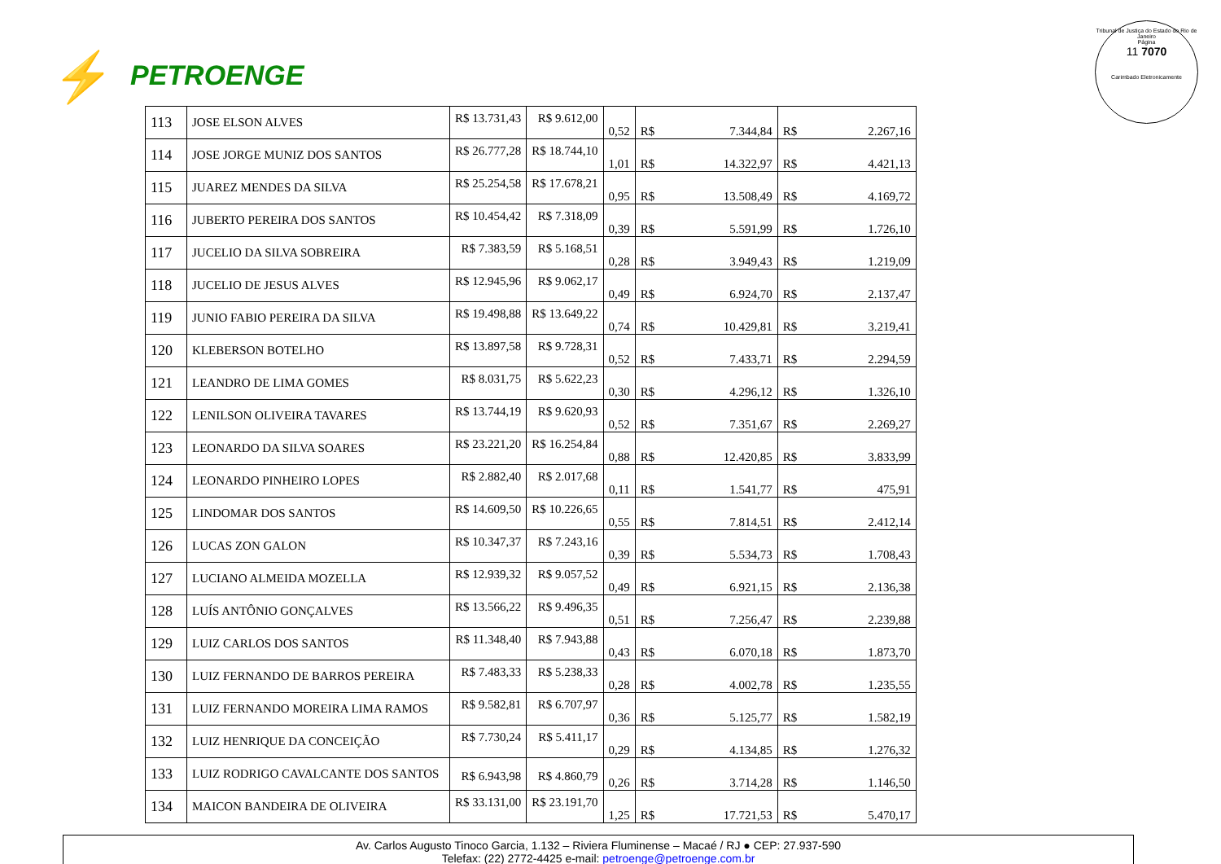⚡ PETROENGE
Tribunal de Justiça do Estado do Rio de Janeiro
Página
11 7070
Carimbado Eletronicamente
| 113 | JOSE ELSON ALVES | R$ 13.731,43 | R$ 9.612,00 | 0,52 | R$ | 7.344,84 | R$ | 2.267,16 |
| 114 | JOSE JORGE MUNIZ DOS SANTOS | R$ 26.777,28 | R$ 18.744,10 | 1,01 | R$ | 14.322,97 | R$ | 4.421,13 |
| 115 | JUAREZ MENDES DA SILVA | R$ 25.254,58 | R$ 17.678,21 | 0,95 | R$ | 13.508,49 | R$ | 4.169,72 |
| 116 | JUBERTO PEREIRA DOS SANTOS | R$ 10.454,42 | R$ 7.318,09 | 0,39 | R$ | 5.591,99 | R$ | 1.726,10 |
| 117 | JUCELIO DA SILVA SOBREIRA | R$ 7.383,59 | R$ 5.168,51 | 0,28 | R$ | 3.949,43 | R$ | 1.219,09 |
| 118 | JUCELIO DE JESUS ALVES | R$ 12.945,96 | R$ 9.062,17 | 0,49 | R$ | 6.924,70 | R$ | 2.137,47 |
| 119 | JUNIO FABIO PEREIRA DA SILVA | R$ 19.498,88 | R$ 13.649,22 | 0,74 | R$ | 10.429,81 | R$ | 3.219,41 |
| 120 | KLEBERSON BOTELHO | R$ 13.897,58 | R$ 9.728,31 | 0,52 | R$ | 7.433,71 | R$ | 2.294,59 |
| 121 | LEANDRO DE LIMA GOMES | R$ 8.031,75 | R$ 5.622,23 | 0,30 | R$ | 4.296,12 | R$ | 1.326,10 |
| 122 | LENILSON OLIVEIRA TAVARES | R$ 13.744,19 | R$ 9.620,93 | 0,52 | R$ | 7.351,67 | R$ | 2.269,27 |
| 123 | LEONARDO DA SILVA SOARES | R$ 23.221,20 | R$ 16.254,84 | 0,88 | R$ | 12.420,85 | R$ | 3.833,99 |
| 124 | LEONARDO PINHEIRO LOPES | R$ 2.882,40 | R$ 2.017,68 | 0,11 | R$ | 1.541,77 | R$ | 475,91 |
| 125 | LINDOMAR DOS SANTOS | R$ 14.609,50 | R$ 10.226,65 | 0,55 | R$ | 7.814,51 | R$ | 2.412,14 |
| 126 | LUCAS ZON GALON | R$ 10.347,37 | R$ 7.243,16 | 0,39 | R$ | 5.534,73 | R$ | 1.708,43 |
| 127 | LUCIANO ALMEIDA MOZELLA | R$ 12.939,32 | R$ 9.057,52 | 0,49 | R$ | 6.921,15 | R$ | 2.136,38 |
| 128 | LUÍS ANTÔNIO GONÇALVES | R$ 13.566,22 | R$ 9.496,35 | 0,51 | R$ | 7.256,47 | R$ | 2.239,88 |
| 129 | LUIZ CARLOS DOS SANTOS | R$ 11.348,40 | R$ 7.943,88 | 0,43 | R$ | 6.070,18 | R$ | 1.873,70 |
| 130 | LUIZ FERNANDO DE BARROS PEREIRA | R$ 7.483,33 | R$ 5.238,33 | 0,28 | R$ | 4.002,78 | R$ | 1.235,55 |
| 131 | LUIZ FERNANDO MOREIRA LIMA RAMOS | R$ 9.582,81 | R$ 6.707,97 | 0,36 | R$ | 5.125,77 | R$ | 1.582,19 |
| 132 | LUIZ HENRIQUE DA CONCEIÇÃO | R$ 7.730,24 | R$ 5.411,17 | 0,29 | R$ | 4.134,85 | R$ | 1.276,32 |
| 133 | LUIZ RODRIGO CAVALCANTE DOS SANTOS | R$ 6.943,98 | R$ 4.860,79 | 0,26 | R$ | 3.714,28 | R$ | 1.146,50 |
| 134 | MAICON BANDEIRA DE OLIVEIRA | R$ 33.131,00 | R$ 23.191,70 | 1,25 | R$ | 17.721,53 | R$ | 5.470,17 |
Av. Carlos Augusto Tinoco Garcia, 1.132 – Riviera Fluminense – Macaé / RJ ● CEP: 27.937-590
Telefax: (22) 2772-4425 e-mail: petroenge@petroenge.com.br